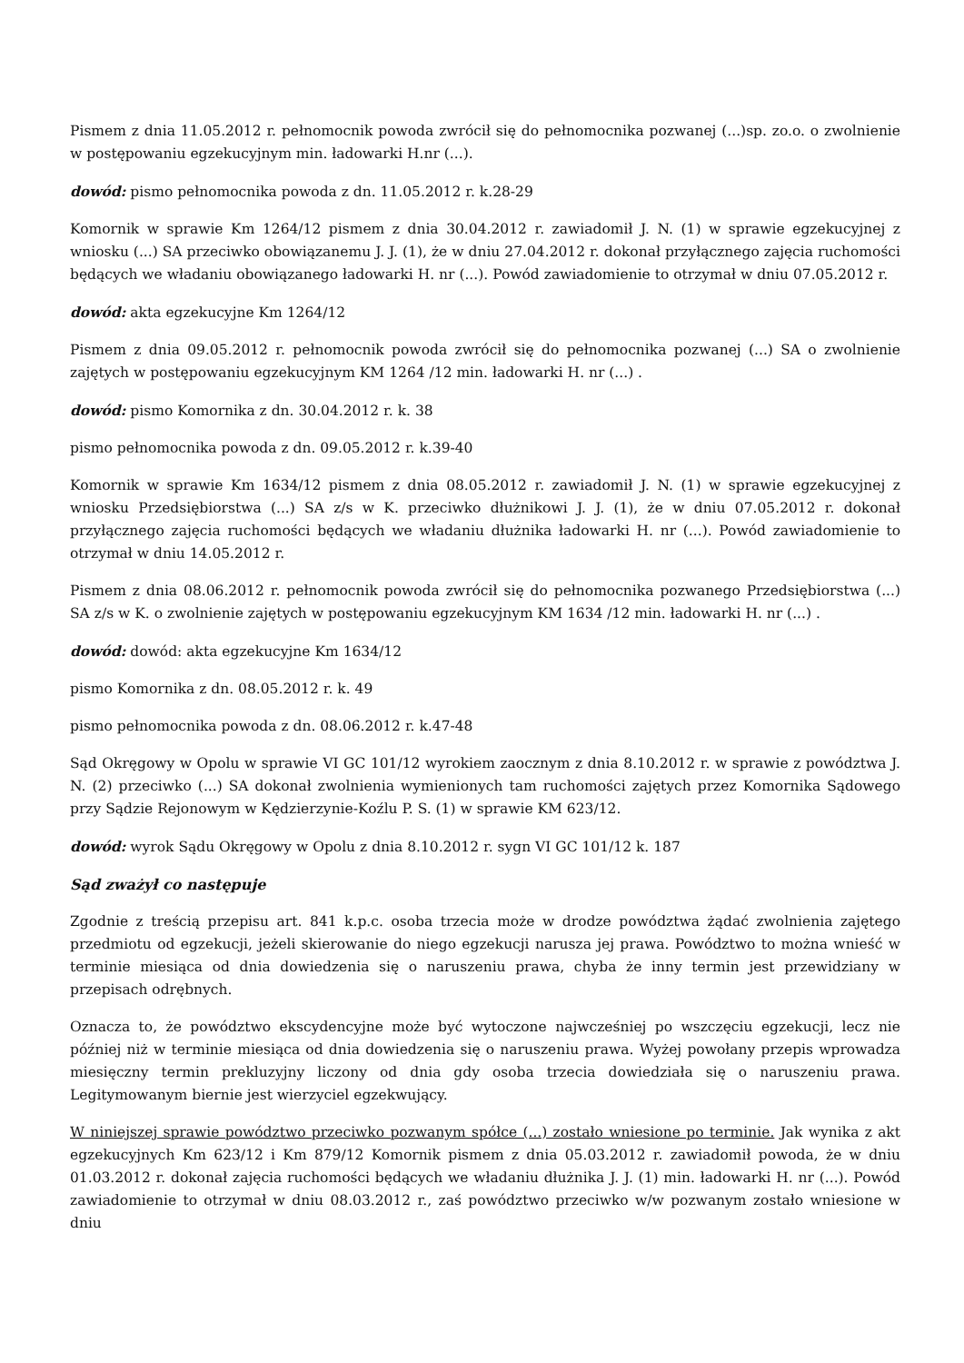Pismem z dnia 11.05.2012 r. pełnomocnik powoda zwrócił się do pełnomocnika pozwanej (...)sp. zo.o. o zwolnienie w postępowaniu egzekucyjnym min. ładowarki H.nr (...).
dowód: pismo pełnomocnika powoda z dn. 11.05.2012 r. k.28-29
Komornik w sprawie Km 1264/12 pismem z dnia 30.04.2012 r. zawiadomił J. N. (1) w sprawie egzekucyjnej z wniosku (...) SA przeciwko obowiązanemu J. J. (1), że w dniu 27.04.2012 r. dokonał przyłącznego zajęcia ruchomości będących we władaniu obowiązanego ładowarki H. nr (...). Powód zawiadomienie to otrzymał w dniu 07.05.2012 r.
dowód: akta egzekucyjne Km 1264/12
Pismem z dnia 09.05.2012 r. pełnomocnik powoda zwrócił się do pełnomocnika pozwanej (...) SA o zwolnienie zajętych w postępowaniu egzekucyjnym KM 1264 /12 min. ładowarki H. nr (...) .
dowód: pismo Komornika z dn. 30.04.2012 r. k. 38
pismo pełnomocnika powoda z dn. 09.05.2012 r. k.39-40
Komornik w sprawie Km 1634/12 pismem z dnia 08.05.2012 r. zawiadomił J. N. (1) w sprawie egzekucyjnej z wniosku Przedsiębiorstwa (...) SA z/s w K. przeciwko dłużnikowi J. J. (1), że w dniu 07.05.2012 r. dokonał przyłącznego zajęcia ruchomości będących we władaniu dłużnika ładowarki H. nr (...). Powód zawiadomienie to otrzymał w dniu 14.05.2012 r.
Pismem z dnia 08.06.2012 r. pełnomocnik powoda zwrócił się do pełnomocnika pozwanego Przedsiębiorstwa (...) SA z/s w K. o zwolnienie zajętych w postępowaniu egzekucyjnym KM 1634 /12 min. ładowarki H. nr (...) .
dowód: dowód: akta egzekucyjne Km 1634/12
pismo Komornika z dn. 08.05.2012 r. k. 49
pismo pełnomocnika powoda z dn. 08.06.2012 r. k.47-48
Sąd Okręgowy w Opolu w sprawie VI GC 101/12 wyrokiem zaocznym z dnia 8.10.2012 r. w sprawie z powództwa J. N. (2) przeciwko (...) SA dokonał zwolnienia wymienionych tam ruchomości zajętych przez Komornika Sądowego przy Sądzie Rejonowym w Kędzierzynie-Koźlu P. S. (1) w sprawie KM 623/12.
dowód: wyrok Sądu Okręgowy w Opolu z dnia 8.10.2012 r. sygn VI GC 101/12 k. 187
Sąd zważył co następuje
Zgodnie z treścią przepisu art. 841 k.p.c. osoba trzecia może w drodze powództwa żądać zwolnienia zajętego przedmiotu od egzekucji, jeżeli skierowanie do niego egzekucji narusza jej prawa. Powództwo to można wnieść w terminie miesiąca od dnia dowiedzenia się o naruszeniu prawa, chyba że inny termin jest przewidziany w przepisach odrębnych.
Oznacza to, że powództwo ekscydencyjne może być wytoczone najwcześniej po wszczęciu egzekucji, lecz nie później niż w terminie miesiąca od dnia dowiedzenia się o naruszeniu prawa. Wyżej powołany przepis wprowadza miesięczny termin prekluzyjny liczony od dnia gdy osoba trzecia dowiedziała się o naruszeniu prawa. Legitymowanym biernie jest wierzyciel egzekwujący.
W niniejszej sprawie powództwo przeciwko pozwanym spółce (...) zostało wniesione po terminie. Jak wynika z akt egzekucyjnych Km 623/12 i Km 879/12 Komornik pismem z dnia 05.03.2012 r. zawiadomił powoda, że w dniu 01.03.2012 r. dokonał zajęcia ruchomości będących we władaniu dłużnika J. J. (1) min. ładowarki H. nr (...). Powód zawiadomienie to otrzymał w dniu 08.03.2012 r., zaś powództwo przeciwko w/w pozwanym zostało wniesione w dniu